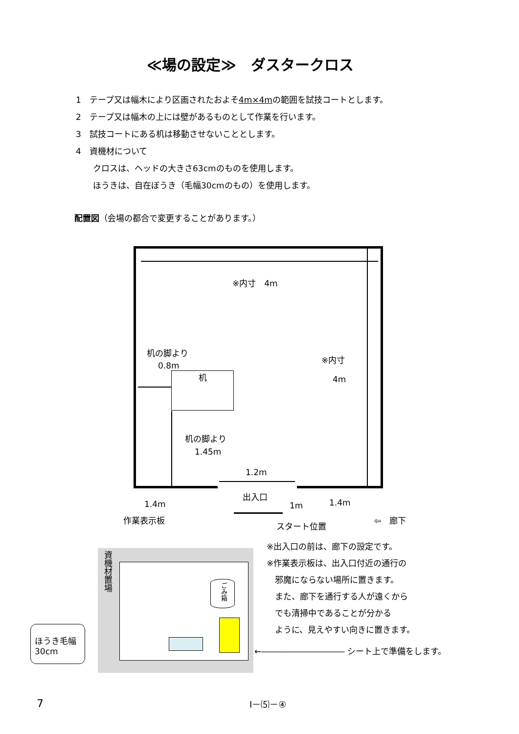≪場の設定≫　ダスタークロス
1　テープ又は幅木により区画されたおよそ4m×4mの範囲を試技コートとします。
2　テープ又は幅木の上には壁があるものとして作業を行います。
3　試技コートにある机は移動させないこととします。
4　資機材について
クロスは、ヘッドの大きさ63cmのものを使用します。
ほうきは、自在ぼうき（毛幅30cmのもの）を使用します。
配置図（会場の都合で変更することがあります。）
※内寸　4m
※内寸
4m
机の脚より
0.8m
机
机の脚より
1.45m
1.2m
出入口
1.4m 1m 1.4m
作業表示板
スタート位置
⇦　廊下
資機材置場
ごみ箱
ほうき毛幅
30cm
※出入口の前は、廊下の設定です。
※作業表示板は、出入口付近の通行の
　邪魔にならない場所に置きます。
　また、廊下を通行する人が遠くから
　でも清掃中であることが分かる
　ように、見えやすい向きに置きます。
←―――――――――― シート上で準備をします。
7 Ⅰ－⑸－④